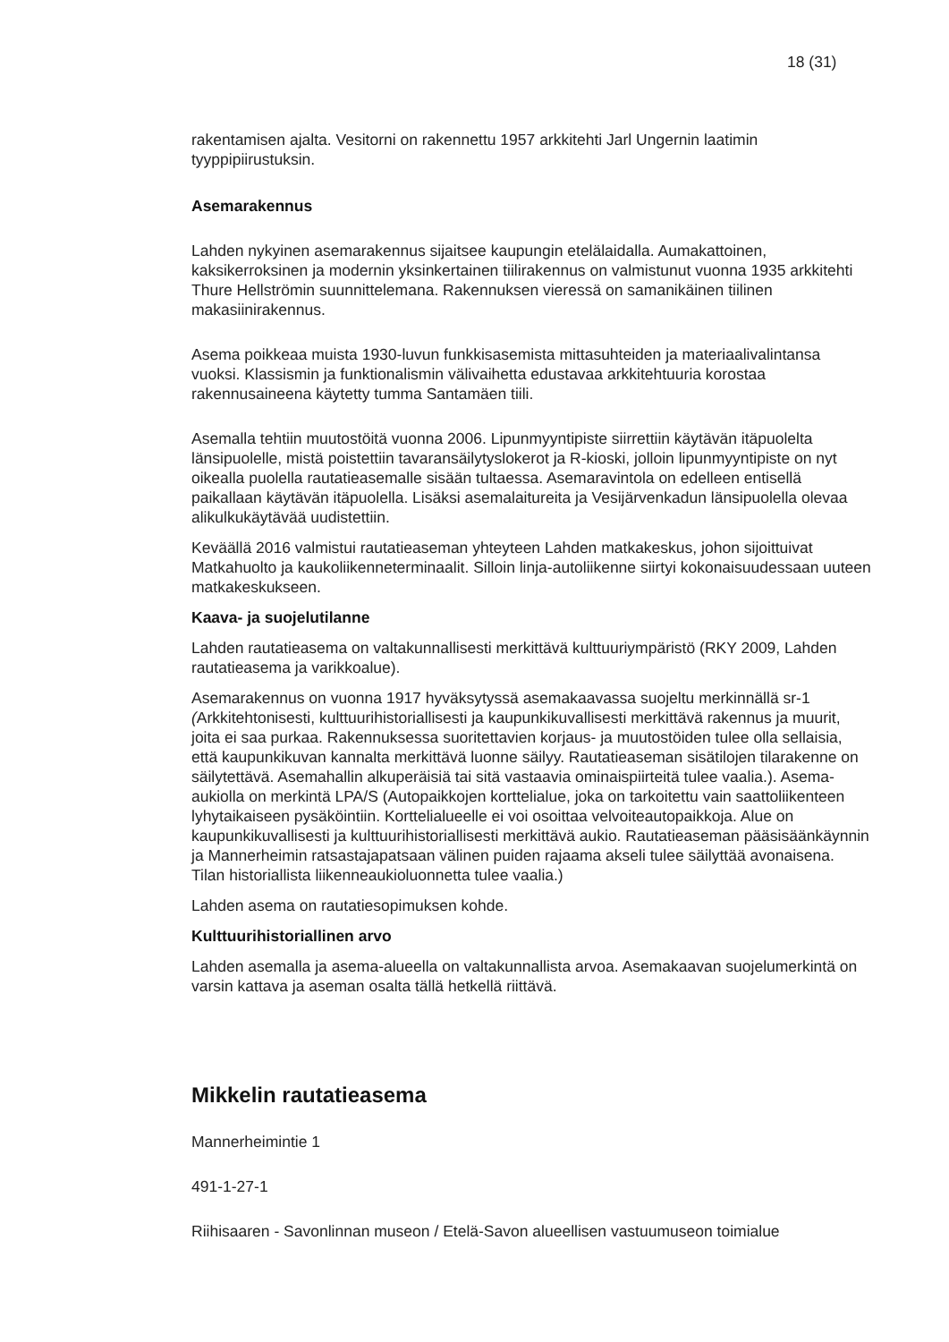18 (31)
rakentamisen ajalta. Vesitorni on rakennettu 1957 arkkitehti Jarl Ungernin laatimin tyyppipiirustuksin.
Asemarakennus
Lahden nykyinen asemarakennus sijaitsee kaupungin etelälaidalla. Aumakattoinen, kaksikerroksinen ja modernin yksinkertainen tiilirakennus on valmistunut vuonna 1935 arkkitehti Thure Hellströmin suunnittelemana. Rakennuksen vieressä on samanikäinen tiilinen makasiinirakennus.
Asema poikkeaa muista 1930-luvun funkkisasemista mittasuhteiden ja materiaalivalintansa vuoksi. Klassismin ja funktionalismin välivaihetta edustavaa arkkitehtuuria korostaa rakennusaineena käytetty tumma Santamäen tiili.
Asemalla tehtiin muutostöitä vuonna 2006. Lipunmyyntipiste siirrettiin käytävän itäpuolelta länsipuolelle, mistä poistettiin tavaransäilytyslokerot ja R-kioski, jolloin lipunmyyntipiste on nyt oikealla puolella rautatieasemalle sisään tultaessa. Asemaravintola on edelleen entisellä paikallaan käytävän itäpuolella. Lisäksi asemalaitureita ja Vesijärvenkadun länsipuolella olevaa alikulkukäytävää uudistettiin.
Keväällä 2016 valmistui rautatieaseman yhteyteen Lahden matkakeskus, johon sijoittuivat Matkahuolto ja kaukoliikenneterminaalit. Silloin linja-autoliikenne siirtyi kokonaisuudessaan uuteen matkakeskukseen.
Kaava- ja suojelutilanne
Lahden rautatieasema on valtakunnallisesti merkittävä kulttuuriympäristö (RKY 2009, Lahden rautatieasema ja varikkoalue).
Asemarakennus on vuonna 1917 hyväksytyssä asemakaavassa suojeltu merkinnällä sr-1 (Arkkitehtonisesti, kulttuurihistoriallisesti ja kaupunkikuvallisesti merkittävä rakennus ja muurit, joita ei saa purkaa. Rakennuksessa suoritettavien korjaus- ja muutostöiden tulee olla sellaisia, että kaupunkikuvan kannalta merkittävä luonne säilyy. Rautatieaseman sisätilojen tilarakenne on säilytettävä. Asemahallin alkuperäisiä tai sitä vastaavia ominaispiirteitä tulee vaalia.). Asema-aukiolla on merkintä LPA/S (Autopaikkojen korttelialue, joka on tarkoitettu vain saattoliikenteen lyhytaikaiseen pysäköintiin. Korttelialueelle ei voi osoittaa velvoiteautopaikkoja. Alue on kaupunkikuvallisesti ja kulttuurihistoriallisesti merkittävä aukio. Rautatieaseman pääsisäänkäynnin ja Mannerheimin ratsastajapatsaan välinen puiden rajaama akseli tulee säilyttää avonaisena. Tilan historiallista liikenneaukioluonnetta tulee vaalia.)
Lahden asema on rautatiesopimuksen kohde.
Kulttuurihistoriallinen arvo
Lahden asemalla ja asema-alueella on valtakunnallista arvoa. Asemakaavan suojelumerkintä on varsin kattava ja aseman osalta tällä hetkellä riittävä.
Mikkelin rautatieasema
Mannerheimintie 1
491-1-27-1
Riihisaaren - Savonlinnan museon / Etelä-Savon alueellisen vastuumuseon toimialue